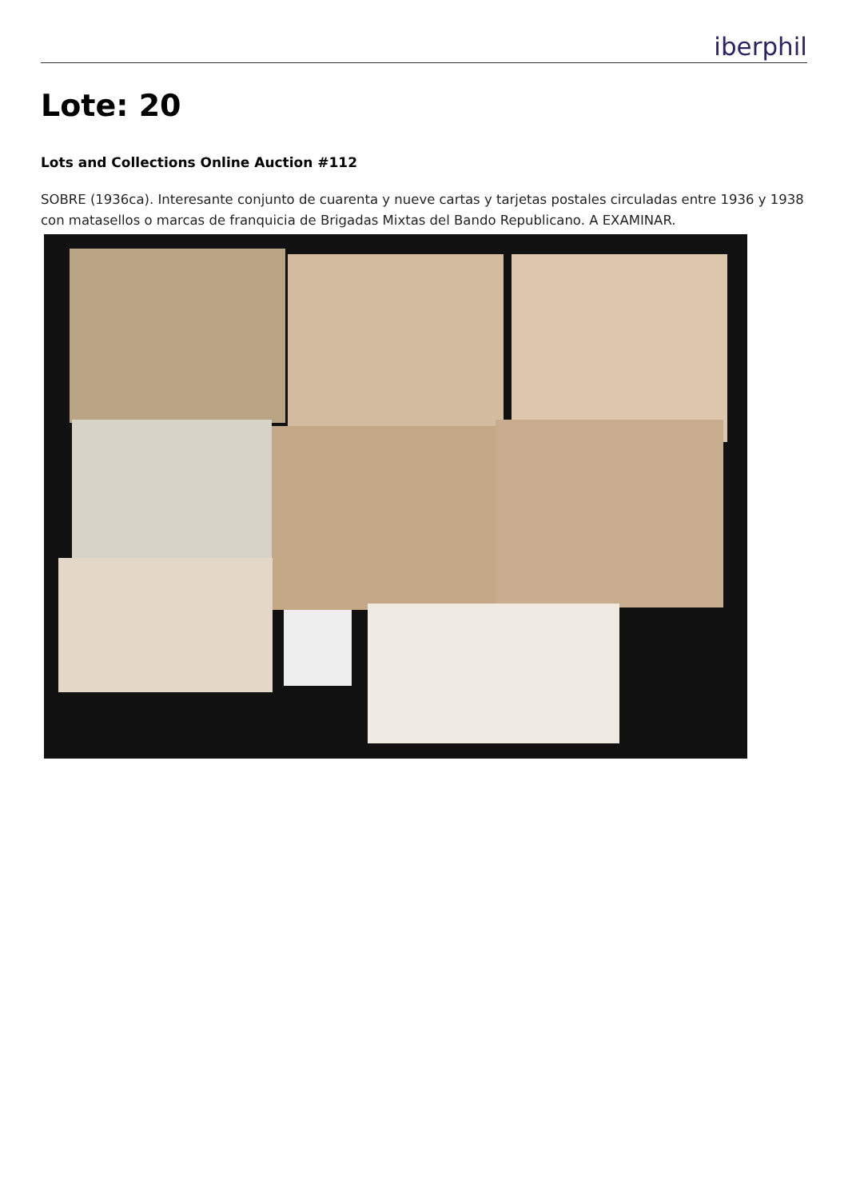iberphil
Lote: 20
Lots and Collections Online Auction #112
SOBRE (1936ca). Interesante conjunto de cuarenta y nueve cartas y tarjetas postales circuladas entre 1936 y 1938 con matasellos o marcas de franquicia de Brigadas Mixtas del Bando Republicano. A EXAMINAR.